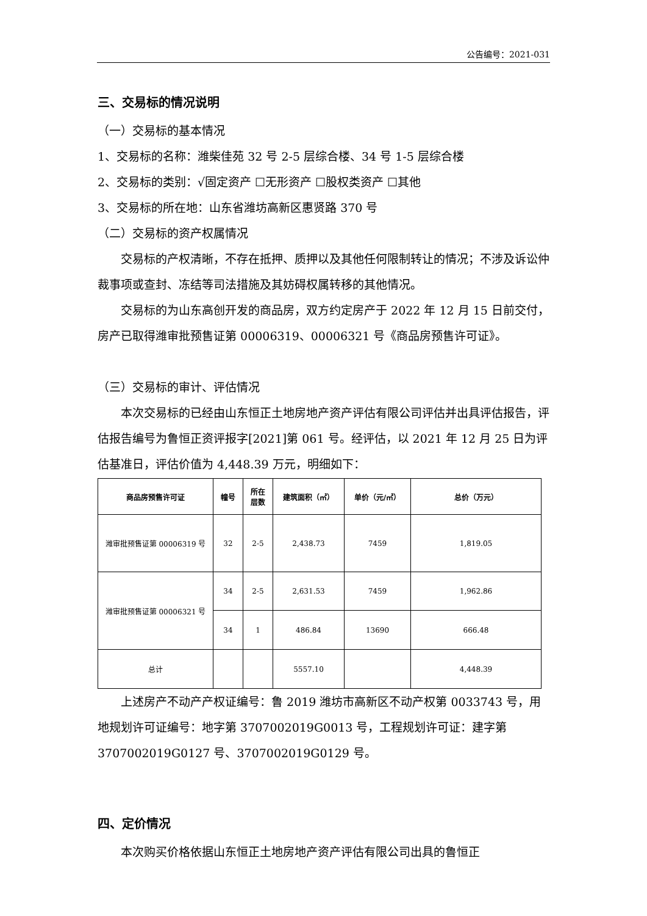公告编号：2021-031
三、交易标的情况说明
（一）交易标的基本情况
1、交易标的名称：潍柴佳苑 32 号 2-5 层综合楼、34 号 1-5 层综合楼
2、交易标的类别：√固定资产 ☐无形资产 ☐股权类资产 ☐其他
3、交易标的所在地：山东省潍坊高新区惠贤路 370 号
（二）交易标的资产权属情况
交易标的产权清晰，不存在抵押、质押以及其他任何限制转让的情况；不涉及诉讼仲裁事项或查封、冻结等司法措施及其妨碍权属转移的其他情况。
交易标的为山东高创开发的商品房，双方约定房产于 2022 年 12 月 15 日前交付，房产已取得潍审批预售证第 00006319、00006321 号《商品房预售许可证》。
（三）交易标的审计、评估情况
本次交易标的已经由山东恒正土地房地产资产评估有限公司评估并出具评估报告，评估报告编号为鲁恒正资评报字[2021]第 061 号。经评估，以 2021 年 12 月 25 日为评估基准日，评估价值为 4,448.39 万元，明细如下：
| 商品房预售许可证 | 幢号 | 所在 层数 | 建筑面积（㎡） | 单价（元/㎡） | 总价（万元） |
| --- | --- | --- | --- | --- | --- |
| 潍审批预售证第 00006319 号 | 32 | 2-5 | 2,438.73 | 7459 | 1,819.05 |
| 潍审批预售证第 00006321 号 | 34 | 2-5 | 2,631.53 | 7459 | 1,962.86 |
| | 34 | 1 | 486.84 | 13690 | 666.48 |
| 总计 | | | 5557.10 | | 4,448.39 |
上述房产不动产产权证编号：鲁 2019 潍坊市高新区不动产权第 0033743 号，用地规划许可证编号：地字第 3707002019G0013 号，工程规划许可证：建字第 3707002019G0127 号、3707002019G0129 号。
四、定价情况
本次购买价格依据山东恒正土地房地产资产评估有限公司出具的鲁恒正